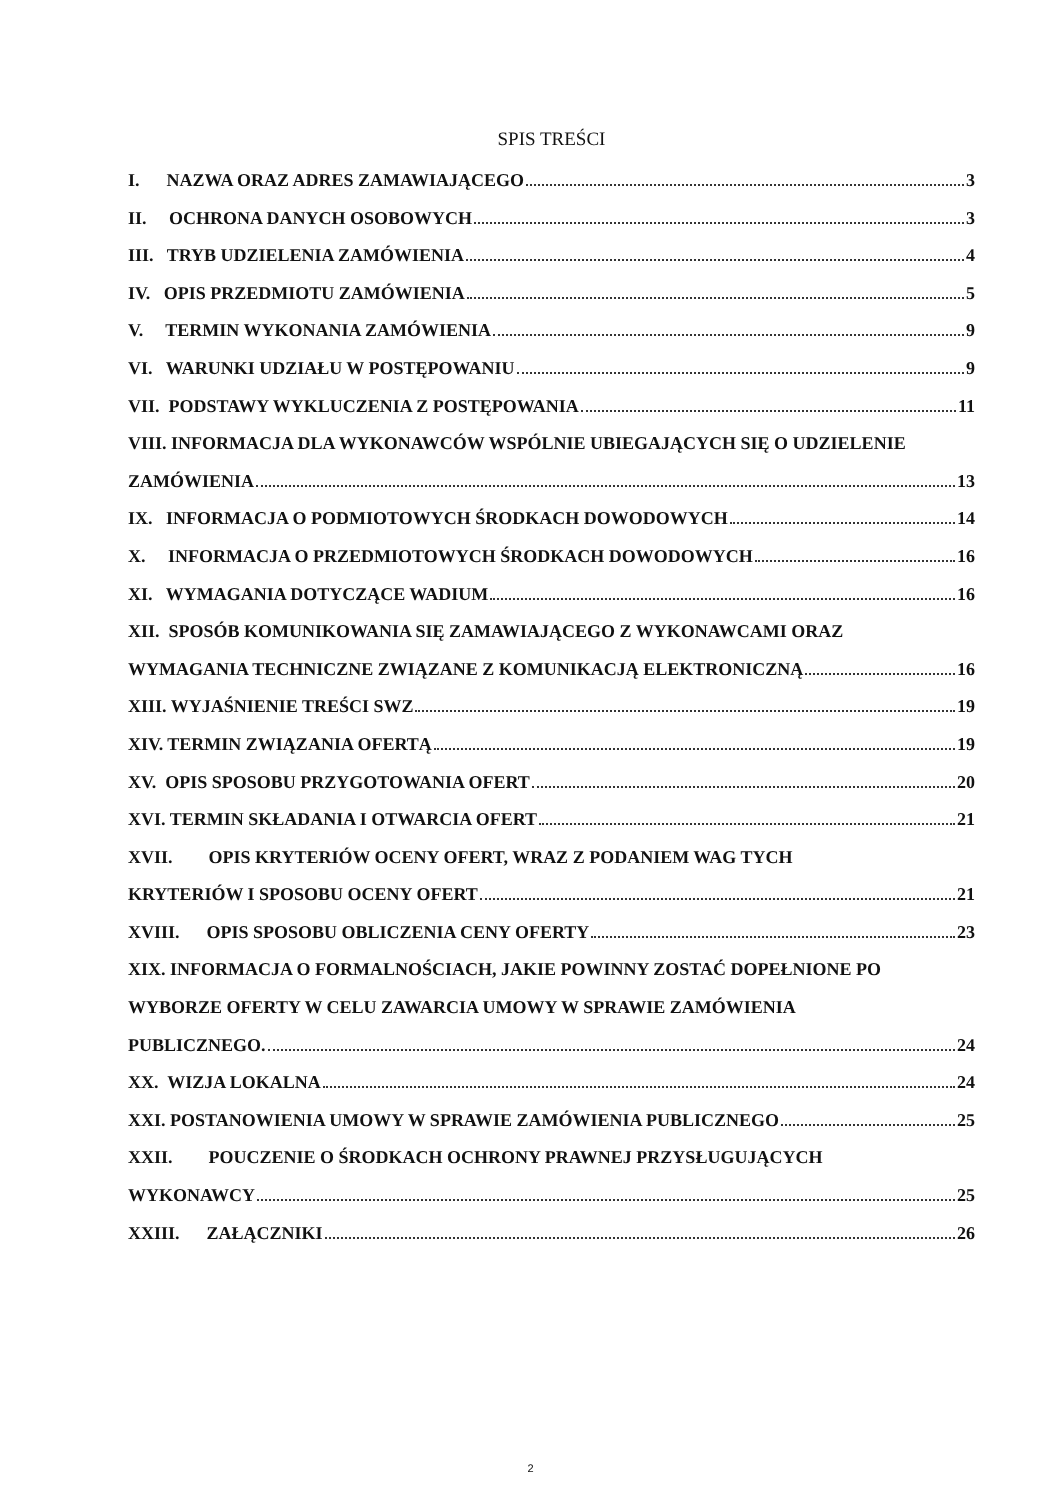SPIS TREŚCI
I. NAZWA ORAZ ADRES ZAMAWIAJĄCEGO 3
II. OCHRONA DANYCH OSOBOWYCH 3
III. TRYB UDZIELENIA ZAMÓWIENIA 4
IV. OPIS PRZEDMIOTU ZAMÓWIENIA 5
V. TERMIN WYKONANIA ZAMÓWIENIA 9
VI. WARUNKI UDZIAŁU W POSTĘPOWANIU 9
VII. PODSTAWY WYKLUCZENIA Z POSTĘPOWANIA 11
VIII. INFORMACJA DLA WYKONAWCÓW WSPÓLNIE UBIEGAJĄCYCH SIĘ O UDZIELENIE
ZAMÓWIENIA 13
IX. INFORMACJA O PODMIOTOWYCH ŚRODKACH DOWODOWYCH 14
X. INFORMACJA O PRZEDMIOTOWYCH ŚRODKACH DOWODOWYCH 16
XI. WYMAGANIA DOTYCZĄCE WADIUM 16
XII. SPOSÓB KOMUNIKOWANIA SIĘ ZAMAWIAJĄCEGO Z WYKONAWCAMI ORAZ
WYMAGANIA TECHNICZNE ZWIĄZANE Z KOMUNIKACJĄ ELEKTRONICZNĄ 16
XIII. WYJAŚNIENIE TREŚCI SWZ 19
XIV. TERMIN ZWIĄZANIA OFERTĄ 19
XV. OPIS SPOSOBU PRZYGOTOWANIA OFERT 20
XVI. TERMIN SKŁADANIA I OTWARCIA OFERT 21
XVII. OPIS KRYTERIÓW OCENY OFERT, WRAZ Z PODANIEM WAG TYCH
KRYTERIÓW I SPOSOBU OCENY OFERT 21
XVIII. OPIS SPOSOBU OBLICZENIA CENY OFERTY 23
XIX. INFORMACJA O FORMALNOŚCIACH, JAKIE POWINNY ZOSTAĆ DOPEŁNIONE PO
WYBORZE OFERTY W CELU ZAWARCIA UMOWY W SPRAWIE ZAMÓWIENIA
PUBLICZNEGO. 24
XX. WIZJA LOKALNA 24
XXI. POSTANOWIENIA UMOWY W SPRAWIE ZAMÓWIENIA PUBLICZNEGO 25
XXII. POUCZENIE O ŚRODKACH OCHRONY PRAWNEJ PRZYSŁUGUJĄCYCH
WYKONAWCY 25
XXIII. ZAŁĄCZNIKI 26
2